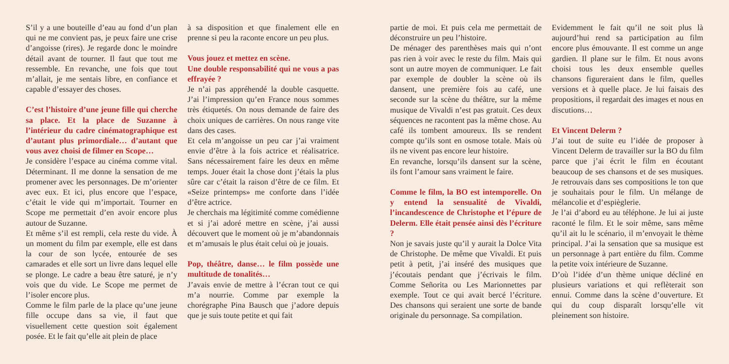S’il y a une bouteille d’eau au fond d’un plan qui ne me convient pas, je peux faire une crise d’angoisse (rires). Je regarde donc le moindre détail avant de tourner. Il faut que tout me ressemble. En revanche, une fois que tout m’allait, je me sentais libre, en confiance et capable d’essayer des choses.
C’est l’histoire d’une jeune fille qui cherche sa place. Et la place de Suzanne à l’intérieur du cadre cinématographique est d’autant plus primordiale… d’autant que vous avez choisi de filmer en Scope…
Je considère l’espace au cinéma comme vital. Déterminant. Il me donne la sensation de me promener avec les personnages. De m’orienter avec eux. Et ici, plus encore que l’espace, c’était le vide qui m’importait. Tourner en Scope me permettait d’en avoir encore plus autour de Suzanne.
Et même s’il est rempli, cela reste du vide. À un moment du film par exemple, elle est dans la cour de son lycée, entourée de ses camarades et elle sort un livre dans lequel elle se plonge. Le cadre a beau être saturé, je n’y vois que du vide. Le Scope me permet de l’isoler encore plus.
Comme le film parle de la place qu’une jeune fille occupe dans sa vie, il faut que visuellement cette question soit également posée. Et le fait qu’elle ait plein de place
à sa disposition et que finalement elle en prenne si peu la raconte encore un peu plus.
Vous jouez et mettez en scène.
Une double responsabilité qui ne vous a pas effrayée ?
Je n’ai pas appréhendé la double casquette. J’ai l’impression qu’en France nous sommes très étiquetés. On nous demande de faire des choix uniques de carrières. On nous range vite dans des cases.
Et cela m’angoisse un peu car j’ai vraiment envie d’être à la fois actrice et réalisatrice. Sans nécessairement faire les deux en même temps. Jouer était la chose dont j’étais la plus sûre car c’était la raison d’être de ce film. Et «Seize printemps» me conforte dans l’idée d’être actrice.
Je cherchais ma légitimité comme comédienne et si j’ai adoré mettre en scène, j’ai aussi découvert que le moment où je m’abandonnais et m’amusais le plus était celui où je jouais.
Pop, théâtre, danse… le film possède une multitude de tonalités…
J’avais envie de mettre à l’écran tout ce qui m’a nourrie. Comme par exemple la chorégraphe Pina Bausch que j’adore depuis que je suis toute petite et qui fait
partie de moi. Et puis cela me permettait de déconstruire un peu l’histoire.
De ménager des parenthèses mais qui n’ont pas rien à voir avec le reste du film. Mais qui sont un autre moyen de communiquer. Le fait par exemple de doubler la scène où ils dansent, une première fois au café, une seconde sur la scène du théâtre, sur la même musique de Vivaldi n’est pas gratuit. Ces deux séquences ne racontent pas la même chose. Au café ils tombent amoureux. Ils se rendent compte qu’ils sont en osmose totale. Mais où ils ne vivent pas encore leur histoire.
En revanche, lorsqu’ils dansent sur la scène, ils font l’amour sans vraiment le faire.
Comme le film, la BO est intemporelle. On y entend la sensualité de Vivaldi, l’incandescence de Christophe et l’épure de Delerm. Elle était pensée ainsi dès l’écriture ?
Non je savais juste qu’il y aurait la Dolce Vita de Christophe. De même que Vivaldi. Et puis petit à petit, j’ai inséré des musiques que j’écoutais pendant que j’écrivais le film. Comme Señorita ou Les Marionnettes par exemple. Tout ce qui avait bercé l’écriture. Des chansons qui seraient une sorte de bande originale du personnage. Sa compilation.
Evidemment le fait qu’il ne soit plus là aujourd’hui rend sa participation au film encore plus émouvante. Il est comme un ange gardien. Il plane sur le film. Et nous avons choisi tous les deux ensemble quelles chansons figureraient dans le film, quelles versions et à quelle place. Je lui faisais des propositions, il regardait des images et nous en discutions…
Et Vincent Delerm ?
J’ai tout de suite eu l’idée de proposer à Vincent Delerm de travailler sur la BO du film parce que j’ai écrit le film en écoutant beaucoup de ses chansons et de ses musiques. Je retrouvais dans ses compositions le ton que je souhaitais pour le film. Un mélange de mélancolie et d’espièglerie.
Je l’ai d’abord eu au téléphone. Je lui ai juste raconté le film. Et le soir même, sans même qu’il ait lu le scénario, il m’envoyait le thème principal. J’ai la sensation que sa musique est un personnage à part entière du film. Comme la petite voix intérieure de Suzanne.
D’où l’idée d’un thème unique décliné en plusieurs variations et qui reflèterait son ennui. Comme dans la scène d’ouverture. Et qui du coup disparaît lorsqu’elle vit pleinement son histoire.